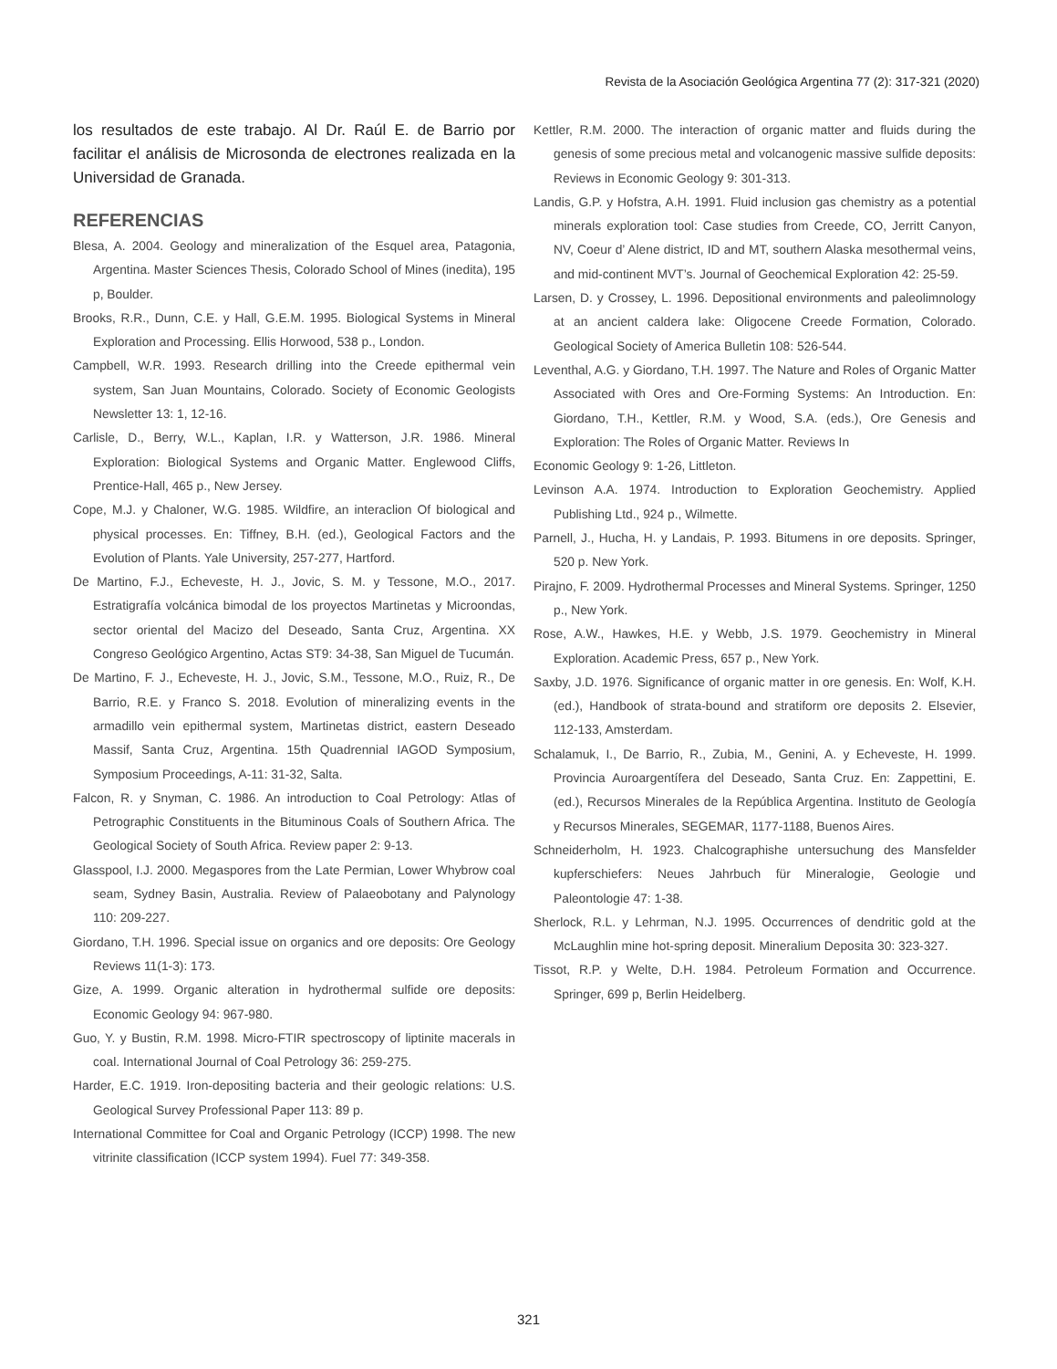Revista de la Asociación Geológica Argentina 77 (2): 317-321 (2020)
los resultados de este trabajo. Al Dr. Raúl E. de Barrio por facilitar el análisis de Microsonda de electrones realizada en la Universidad de Granada.
REFERENCIAS
Blesa, A. 2004. Geology and mineralization of the Esquel area, Patagonia, Argentina. Master Sciences Thesis, Colorado School of Mines (inedita), 195 p, Boulder.
Brooks, R.R., Dunn, C.E. y Hall, G.E.M. 1995. Biological Systems in Mineral Exploration and Processing. Ellis Horwood, 538 p., London.
Campbell, W.R. 1993. Research drilling into the Creede epithermal vein system, San Juan Mountains, Colorado. Society of Economic Geologists Newsletter 13: 1, 12-16.
Carlisle, D., Berry, W.L., Kaplan, I.R. y Watterson, J.R. 1986. Mineral Exploration: Biological Systems and Organic Matter. Englewood Cliffs, Prentice-Hall, 465 p., New Jersey.
Cope, M.J. y Chaloner, W.G. 1985. Wildfire, an interaclion Of biological and physical processes. En: Tiffney, B.H. (ed.), Geological Factors and the Evolution of Plants. Yale University, 257-277, Hartford.
De Martino, F.J., Echeveste, H. J., Jovic, S. M. y Tessone, M.O., 2017. Estratigrafía volcánica bimodal de los proyectos Martinetas y Microondas, sector oriental del Macizo del Deseado, Santa Cruz, Argentina. XX Congreso Geológico Argentino, Actas ST9: 34-38, San Miguel de Tucumán.
De Martino, F. J., Echeveste, H. J., Jovic, S.M., Tessone, M.O., Ruiz, R., De Barrio, R.E. y Franco S. 2018. Evolution of mineralizing events in the armadillo vein epithermal system, Martinetas district, eastern Deseado Massif, Santa Cruz, Argentina. 15th Quadrennial IAGOD Symposium, Symposium Proceedings, A-11: 31-32, Salta.
Falcon, R. y Snyman, C. 1986. An introduction to Coal Petrology: Atlas of Petrographic Constituents in the Bituminous Coals of Southern Africa. The Geological Society of South Africa. Review paper 2: 9-13.
Glasspool, I.J. 2000. Megaspores from the Late Permian, Lower Whybrow coal seam, Sydney Basin, Australia. Review of Palaeobotany and Palynology 110: 209-227.
Giordano, T.H. 1996. Special issue on organics and ore deposits: Ore Geology Reviews 11(1-3): 173.
Gize, A. 1999. Organic alteration in hydrothermal sulfide ore deposits: Economic Geology 94: 967-980.
Guo, Y. y Bustin, R.M. 1998. Micro-FTIR spectroscopy of liptinite macerals in coal. International Journal of Coal Petrology 36: 259-275.
Harder, E.C. 1919. Iron-depositing bacteria and their geologic relations: U.S. Geological Survey Professional Paper 113: 89 p.
International Committee for Coal and Organic Petrology (ICCP) 1998. The new vitrinite classification (ICCP system 1994). Fuel 77: 349-358.
Kettler, R.M. 2000. The interaction of organic matter and fluids during the genesis of some precious metal and volcanogenic massive sulfide deposits: Reviews in Economic Geology 9: 301-313.
Landis, G.P. y Hofstra, A.H. 1991. Fluid inclusion gas chemistry as a potential minerals exploration tool: Case studies from Creede, CO, Jerritt Canyon, NV, Coeur d’ Alene district, ID and MT, southern Alaska mesothermal veins, and mid-continent MVT’s. Journal of Geochemical Exploration 42: 25-59.
Larsen, D. y Crossey, L. 1996. Depositional environments and paleolimnology at an ancient caldera lake: Oligocene Creede Formation, Colorado. Geological Society of America Bulletin 108: 526-544.
Leventhal, A.G. y Giordano, T.H. 1997. The Nature and Roles of Organic Matter Associated with Ores and Ore-Forming Systems: An Introduction. En: Giordano, T.H., Kettler, R.M. y Wood, S.A. (eds.), Ore Genesis and Exploration: The Roles of Organic Matter. Reviews In
Economic Geology 9: 1-26, Littleton.
Levinson A.A. 1974. Introduction to Exploration Geochemistry. Applied Publishing Ltd., 924 p., Wilmette.
Parnell, J., Hucha, H. y Landais, P. 1993. Bitumens in ore deposits. Springer, 520 p. New York.
Pirajno, F. 2009. Hydrothermal Processes and Mineral Systems. Springer, 1250 p., New York.
Rose, A.W., Hawkes, H.E. y Webb, J.S. 1979. Geochemistry in Mineral Exploration. Academic Press, 657 p., New York.
Saxby, J.D. 1976. Significance of organic matter in ore genesis. En: Wolf, K.H. (ed.), Handbook of strata-bound and stratiform ore deposits 2. Elsevier, 112-133, Amsterdam.
Schalamuk, I., De Barrio, R., Zubia, M., Genini, A. y Echeveste, H. 1999. Provincia Auroargentífera del Deseado, Santa Cruz. En: Zappettini, E. (ed.), Recursos Minerales de la República Argentina. Instituto de Geología y Recursos Minerales, SEGEMAR, 1177-1188, Buenos Aires.
Schneiderholm, H. 1923. Chalcographishe untersuchung des Mansfelder kupferschiefers: Neues Jahrbuch für Mineralogie, Geologie und Paleontologie 47: 1-38.
Sherlock, R.L. y Lehrman, N.J. 1995. Occurrences of dendritic gold at the McLaughlin mine hot-spring deposit. Mineralium Deposita 30: 323-327.
Tissot, R.P. y Welte, D.H. 1984. Petroleum Formation and Occurrence. Springer, 699 p, Berlin Heidelberg.
321